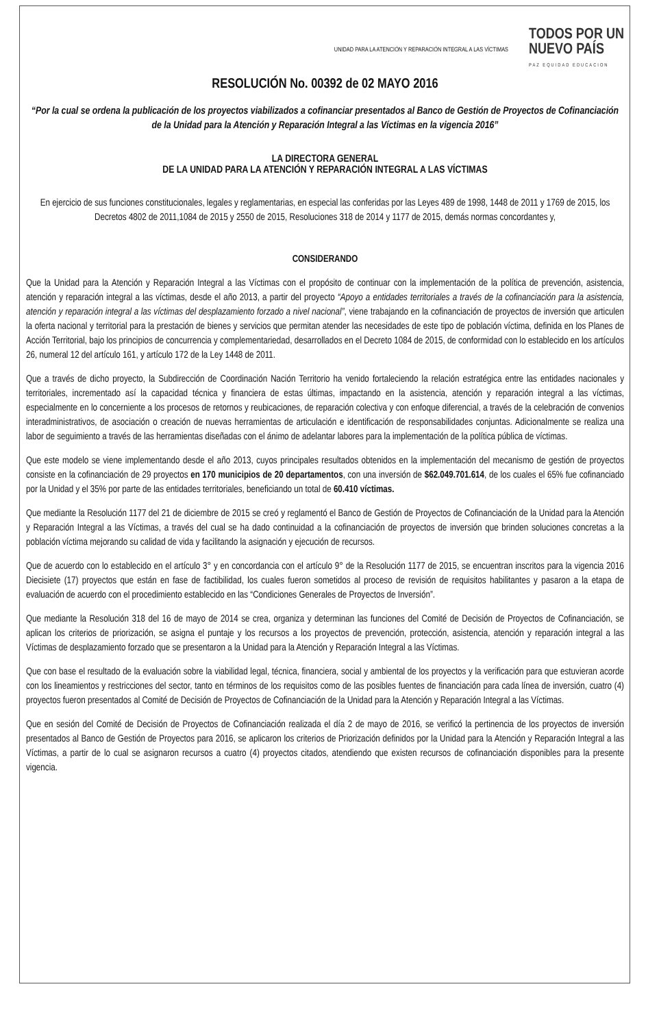UNIDAD PARA LA ATENCIÓN Y REPARACIÓN INTEGRAL A LAS VÍCTIMAS
TODOS POR UN
NUEVO PAÍS
PAZ EQUIDAD EDUCACION
RESOLUCIÓN No. 00392 de 02 MAYO 2016
“Por la cual se ordena la publicación de los proyectos viabilizados a cofinanciar presentados al Banco de Gestión de Proyectos de Cofinanciación de la Unidad para la Atención y Reparación Integral a las Víctimas en la vigencia 2016”
LA DIRECTORA GENERAL
DE LA UNIDAD PARA LA ATENCIÓN Y REPARACIÓN INTEGRAL A LAS VÍCTIMAS
En ejercicio de sus funciones constitucionales, legales y reglamentarias, en especial las conferidas por las Leyes 489 de 1998, 1448 de 2011 y 1769 de 2015, los Decretos 4802 de 2011,1084 de 2015 y 2550 de 2015, Resoluciones 318 de 2014 y 1177 de 2015, demás normas concordantes y,
CONSIDERANDO
Que la Unidad para la Atención y Reparación Integral a las Víctimas con el propósito de continuar con la implementación de la política de prevención, asistencia, atención y reparación integral a las víctimas, desde el año 2013, a partir del proyecto “Apoyo a entidades territoriales a través de la cofinanciación para la asistencia, atención y reparación integral a las víctimas del desplazamiento forzado a nivel nacional”, viene trabajando en la cofinanciación de proyectos de inversión que articulen la oferta nacional y territorial para la prestación de bienes y servicios que permitan atender las necesidades de este tipo de población víctima, definida en los Planes de Acción Territorial, bajo los principios de concurrencia y complementariedad, desarrollados en el Decreto 1084 de 2015, de conformidad con lo establecido en los artículos 26, numeral 12 del artículo 161, y artículo 172 de la Ley 1448 de 2011.
Que a través de dicho proyecto, la Subdirección de Coordinación Nación Territorio ha venido fortaleciendo la relación estratégica entre las entidades nacionales y territoriales, incrementado así la capacidad técnica y financiera de estas últimas, impactando en la asistencia, atención y reparación integral a las víctimas, especialmente en lo concerniente a los procesos de retornos y reubicaciones, de reparación colectiva y con enfoque diferencial, a través de la celebración de convenios interadministrativos, de asociación o creación de nuevas herramientas de articulación e identificación de responsabilidades conjuntas. Adicionalmente se realiza una labor de seguimiento a través de las herramientas diseñadas con el ánimo de adelantar labores para la implementación de la política pública de víctimas.
Que este modelo se viene implementando desde el año 2013, cuyos principales resultados obtenidos en la implementación del mecanismo de gestión de proyectos consiste en la cofinanciación de 29 proyectos en 170 municipios de 20 departamentos, con una inversión de $62.049.701.614, de los cuales el 65% fue cofinanciado por la Unidad y el 35% por parte de las entidades territoriales, beneficiando un total de 60.410 víctimas.
Que mediante la Resolución 1177 del 21 de diciembre de 2015 se creó y reglamentó el Banco de Gestión de Proyectos de Cofinanciación de la Unidad para la Atención y Reparación Integral a las Víctimas, a través del cual se ha dado continuidad a la cofinanciación de proyectos de inversión que brinden soluciones concretas a la población víctima mejorando su calidad de vida y facilitando la asignación y ejecución de recursos.
Que de acuerdo con lo establecido en el artículo 3° y en concordancia con el artículo 9° de la Resolución 1177 de 2015, se encuentran inscritos para la vigencia 2016 Diecisiete (17) proyectos que están en fase de factibilidad, los cuales fueron sometidos al proceso de revisión de requisitos habilitantes y pasaron a la etapa de evaluación de acuerdo con el procedimiento establecido en las “Condiciones Generales de Proyectos de Inversión”.
Que mediante la Resolución 318 del 16 de mayo de 2014 se crea, organiza y determinan las funciones del Comité de Decisión de Proyectos de Cofinanciación, se aplican los criterios de priorización, se asigna el puntaje y los recursos a los proyectos de prevención, protección, asistencia, atención y reparación integral a las Víctimas de desplazamiento forzado que se presentaron a la Unidad para la Atención y Reparación Integral a las Víctimas.
Que con base el resultado de la evaluación sobre la viabilidad legal, técnica, financiera, social y ambiental de los proyectos y la verificación para que estuvieran acorde con los lineamientos y restricciones del sector, tanto en términos de los requisitos como de las posibles fuentes de financiación para cada línea de inversión, cuatro (4) proyectos fueron presentados al Comité de Decisión de Proyectos de Cofinanciación de la Unidad para la Atención y Reparación Integral a las Víctimas.
Que en sesión del Comité de Decisión de Proyectos de Cofinanciación realizada el día 2 de mayo de 2016, se verificó la pertinencia de los proyectos de inversión presentados al Banco de Gestión de Proyectos para 2016, se aplicaron los criterios de Priorización definidos por la Unidad para la Atención y Reparación Integral a las Víctimas, a partir de lo cual se asignaron recursos a cuatro (4) proyectos citados, atendiendo que existen recursos de cofinanciación disponibles para la presente vigencia.